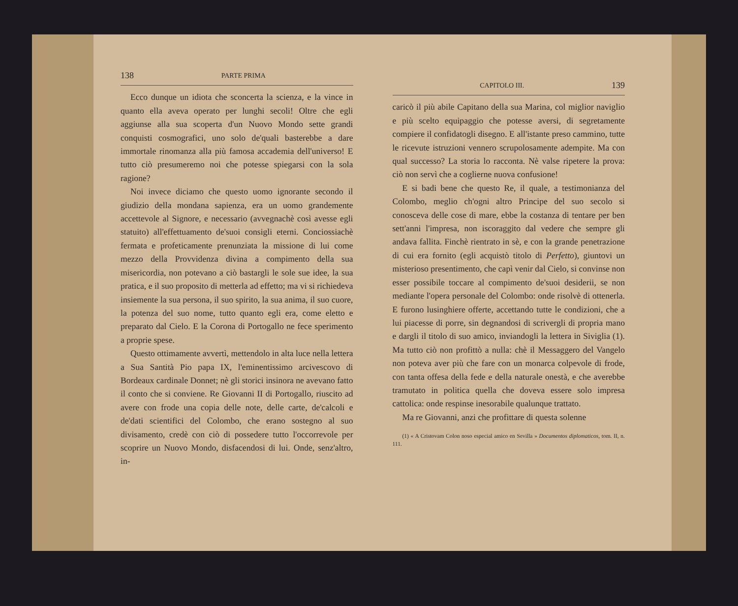138 PARTE PRIMA
Ecco dunque un idiota che sconcerta la scienza, e la vince in quanto ella aveva operato per lunghi secoli! Oltre che egli aggiunse alla sua scoperta d'un Nuovo Mondo sette grandi conquisti cosmografici, uno solo de'quali basterebbe a dare immortale rinomanza alla più famosa accademia dell'universo! E tutto ciò presumeremo noi che potesse spiegarsi con la sola ragione?
Noi invece diciamo che questo uomo ignorante secondo il giudizio della mondana sapienza, era un uomo grandemente accettevole al Signore, e necessario (avvegnachè così avesse egli statuito) all'effettuamento de'suoi consigli eterni. Conciossiachè fermata e profeticamente prenunziata la missione di lui come mezzo della Provvidenza divina a compimento della sua misericordia, non potevano a ciò bastargli le sole sue idee, la sua pratica, e il suo proposito di metterla ad effetto; ma vi si richiedeva insiemente la sua persona, il suo spirito, la sua anima, il suo cuore, la potenza del suo nome, tutto quanto egli era, come eletto e preparato dal Cielo. E la Corona di Portogallo ne fece sperimento a proprie spese.
Questo ottimamente avvertì, mettendolo in alta luce nella lettera a Sua Santità Pio papa IX, l'eminentissimo arcivescovo di Bordeaux cardinale Donnet; nè gli storici insinora ne avevano fatto il conto che si conviene. Re Giovanni II di Portogallo, riuscito ad avere con frode una copia delle note, delle carte, de'calcoli e de'dati scientifici del Colombo, che erano sostegno al suo divisamento, credè con ciò di possedere tutto l'occorrevole per scoprire un Nuovo Mondo, disfacendosi di lui. Onde, senz'altro, in-
CAPITOLO III. 139
caricò il più abile Capitano della sua Marina, col miglior naviglio e più scelto equipaggio che potesse aversi, di segretamente compiere il confidatogli disegno. E all'istante preso cammino, tutte le ricevute istruzioni vennero scrupolosamente adempite. Ma con qual successo? La storia lo racconta. Nè valse ripetere la prova: ciò non servì che a coglierne nuova confusione!
E si badi bene che questo Re, il quale, a testimonianza del Colombo, meglio ch'ogni altro Principe del suo secolo si conosceva delle cose di mare, ebbe la costanza di tentare per ben sett'anni l'impresa, non iscoraggito dal vedere che sempre gli andava fallita. Finchè rientrato in sè, e con la grande penetrazione di cui era fornito (egli acquistò titolo di Perfetto), giuntovi un misterioso presentimento, che capì venir dal Cielo, si convinse non esser possibile toccare al compimento de'suoi desiderii, se non mediante l'opera personale del Colombo: onde risolvè di ottenerla. E furono lusinghiere offerte, accettando tutte le condizioni, che a lui piacesse di porre, sin degnandosi di scrivergli di propria mano e dargli il titolo di suo amico, inviandogli la lettera in Siviglia (1). Ma tutto ciò non profittò a nulla: chè il Messaggero del Vangelo non poteva aver più che fare con un monarca colpevole di frode, con tanta offesa della fede e della naturale onestà, e che averebbe tramutato in politica quella che doveva essere solo impresa cattolica: onde respinse inesorabile qualunque trattato.
Ma re Giovanni, anzi che profittare di questa solenne
(1) « A Cristovam Colon noso especial amico en Sevilla » Documentos diplomaticos, tom. II, n. 111.